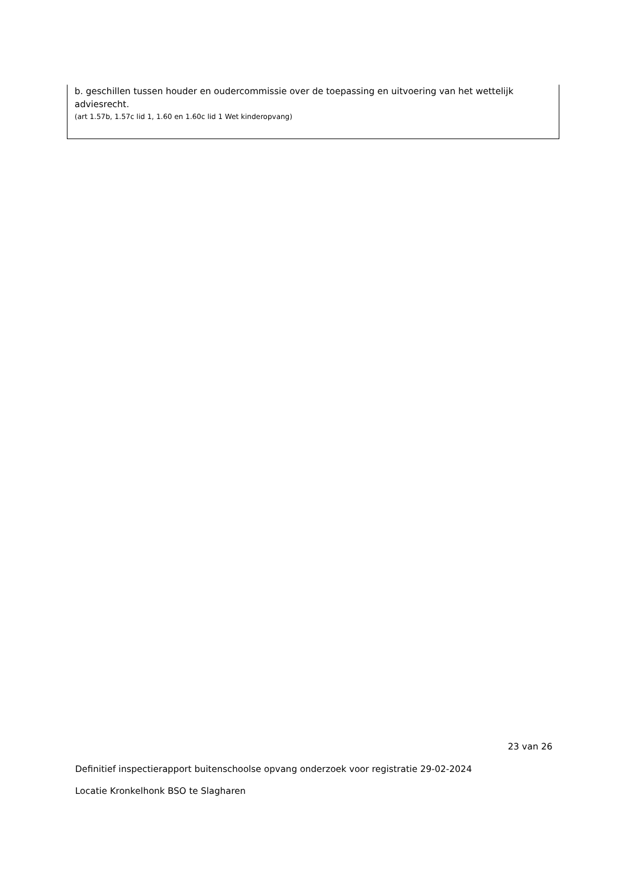b. geschillen tussen houder en oudercommissie over de toepassing en uitvoering van het wettelijk adviesrecht.
(art 1.57b, 1.57c lid 1, 1.60 en 1.60c lid 1 Wet kinderopvang)
23 van 26
Definitief inspectierapport buitenschoolse opvang onderzoek voor registratie 29-02-2024
Locatie Kronkelhonk BSO te Slagharen